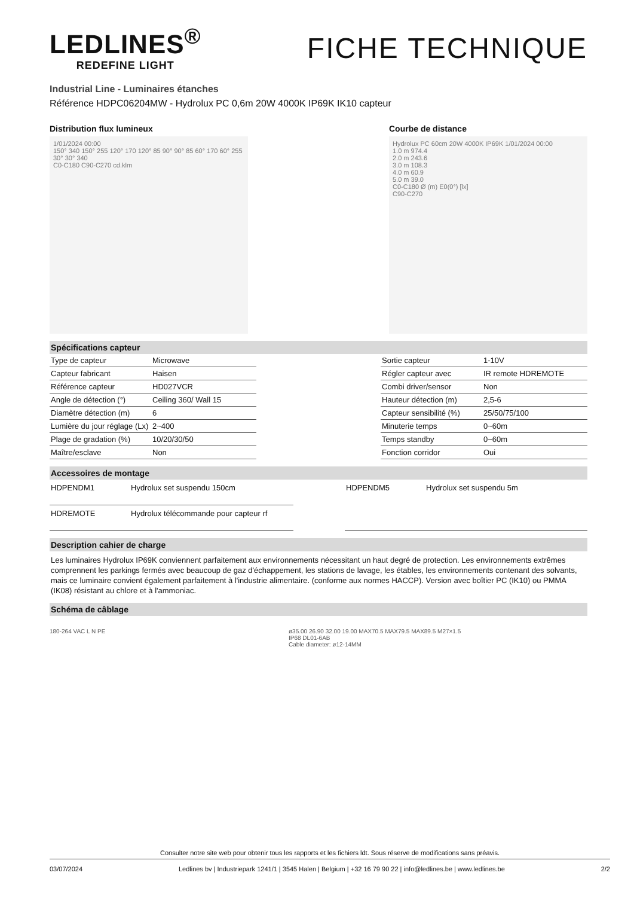LEDLINES<sup>®</sup>
REDEFINE LIGHT
FICHE TECHNIQUE
Industrial Line - Luminaires étanches
Référence HDPC06204MW - Hydrolux PC 0,6m 20W 4000K IP69K IK10 capteur
Distribution flux lumineux
1/01/2024 00:00
150° 340 150° 255 120° 170 120° 85 90° 90° 85 60° 170 60° 255 30° 30° 340
C0-C180 C90-C270 cd.klm
Courbe de distance
Hydrolux PC 60cm 20W 4000K IP69K 1/01/2024 00:00
1.0 m 974.4
2.0 m 243.6
3.0 m 108.3
4.0 m 60.9
5.0 m 39.0
C0-C180 Ø (m) E0(0°) [lx]
C90-C270
Spécifications capteur
| Type de capteur | Microwave |
| Capteur fabricant | Haisen |
| Référence capteur | HD027VCR |
| Angle de détection (°) | Ceiling 360/ Wall 15 |
| Diamètre détection (m) | 6 |
| Lumière du jour réglage (Lx) | 2~400 |
| Plage de gradation (%) | 10/20/30/50 |
| Maître/esclave | Non |
| Sortie capteur | 1-10V |
| Régler capteur avec | IR remote HDREMOTE |
| Combi driver/sensor | Non |
| Hauteur détection (m) | 2,5-6 |
| Capteur sensibilité (%) | 25/50/75/100 |
| Minuterie temps | 0~60m |
| Temps standby | 0~60m |
| Fonction corridor | Oui |
Accessoires de montage
| HDPENDM1 | Hydrolux set suspendu 150cm |
| HDREMOTE | Hydrolux télécommande pour capteur rf |
| HDPENDM5 | Hydrolux set suspendu 5m |
Description cahier de charge
Les luminaires Hydrolux IP69K conviennent parfaitement aux environnements nécessitant un haut degré de protection. Les environnements extrêmes comprennent les parkings fermés avec beaucoup de gaz d'échappement, les stations de lavage, les étables, les environnements contenant des solvants, mais ce luminaire convient également parfaitement à l'industrie alimentaire. (conforme aux normes HACCP). Version avec boîtier PC (IK10) ou PMMA (IK08) résistant au chlore et à l'ammoniac.
Schéma de câblage
180-264 VAC L N PE ø35.00 26.90 32.00 19.00 MAX70.5 MAX79.5 MAX89.5 M27×1.5
IP68 DL01-6AB
Cable diameter: ø12-14MM
Consulter notre site web pour obtenir tous les rapports et les fichiers ldt. Sous réserve de modifications sans préavis.
03/07/2024 Ledlines bv | Industriepark 1241/1 | 3545 Halen | Belgium | +32 16 79 90 22 | info@ledlines.be | www.ledlines.be 2/2